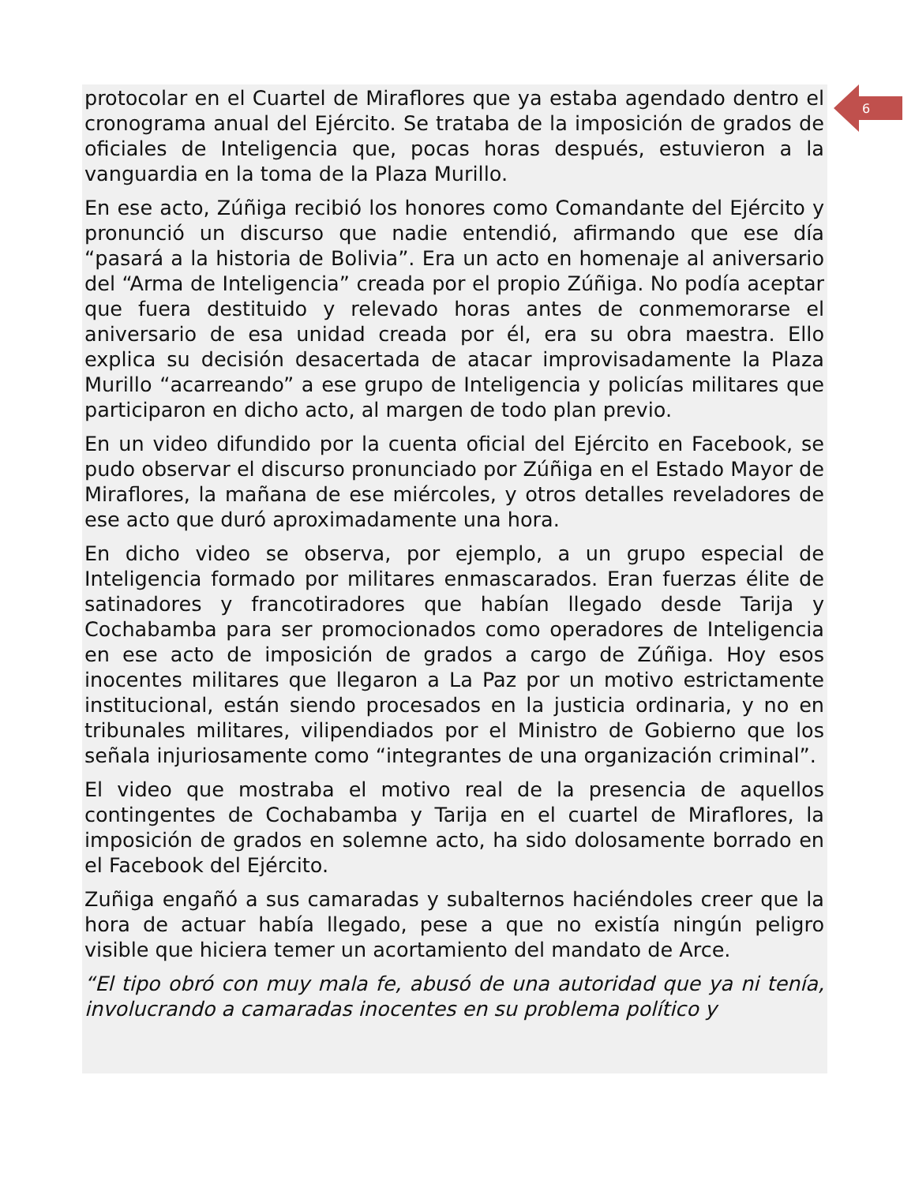6
protocolar en el Cuartel de Miraflores que ya estaba agendado dentro el cronograma anual del Ejército. Se trataba de la imposición de grados de oficiales de Inteligencia que, pocas horas después, estuvieron a la vanguardia en la toma de la Plaza Murillo.
En ese acto, Zúñiga recibió los honores como Comandante del Ejército y pronunció un discurso que nadie entendió, afirmando que ese día “pasará a la historia de Bolivia”. Era un acto en homenaje al aniversario del “Arma de Inteligencia” creada por el propio Zúñiga. No podía aceptar que fuera destituido y relevado horas antes de conmemorarse el aniversario de esa unidad creada por él, era su obra maestra. Ello explica su decisión desacertada de atacar improvisadamente la Plaza Murillo “acarreando” a ese grupo de Inteligencia y policías militares que participaron en dicho acto, al margen de todo plan previo.
En un video difundido por la cuenta oficial del Ejército en Facebook, se pudo observar el discurso pronunciado por Zúñiga en el Estado Mayor de Miraflores, la mañana de ese miércoles, y otros detalles reveladores de ese acto que duró aproximadamente una hora.
En dicho video se observa, por ejemplo, a un grupo especial de Inteligencia formado por militares enmascarados. Eran fuerzas élite de satinadores y francotiradores que habían llegado desde Tarija y Cochabamba para ser promocionados como operadores de Inteligencia en ese acto de imposición de grados a cargo de Zúñiga. Hoy esos inocentes militares que llegaron a La Paz por un motivo estrictamente institucional, están siendo procesados en la justicia ordinaria, y no en tribunales militares, vilipendiados por el Ministro de Gobierno que los señala injuriosamente como “integrantes de una organización criminal”.
El video que mostraba el motivo real de la presencia de aquellos contingentes de Cochabamba y Tarija en el cuartel de Miraflores, la imposición de grados en solemne acto, ha sido dolosamente borrado en el Facebook del Ejército.
Zuñiga engañó a sus camaradas y subalternos haciéndoles creer que la hora de actuar había llegado, pese a que no existía ningún peligro visible que hiciera temer un acortamiento del mandato de Arce.
“El tipo obró con muy mala fe, abusó de una autoridad que ya ni tenía, involucrando a camaradas inocentes en su problema político y